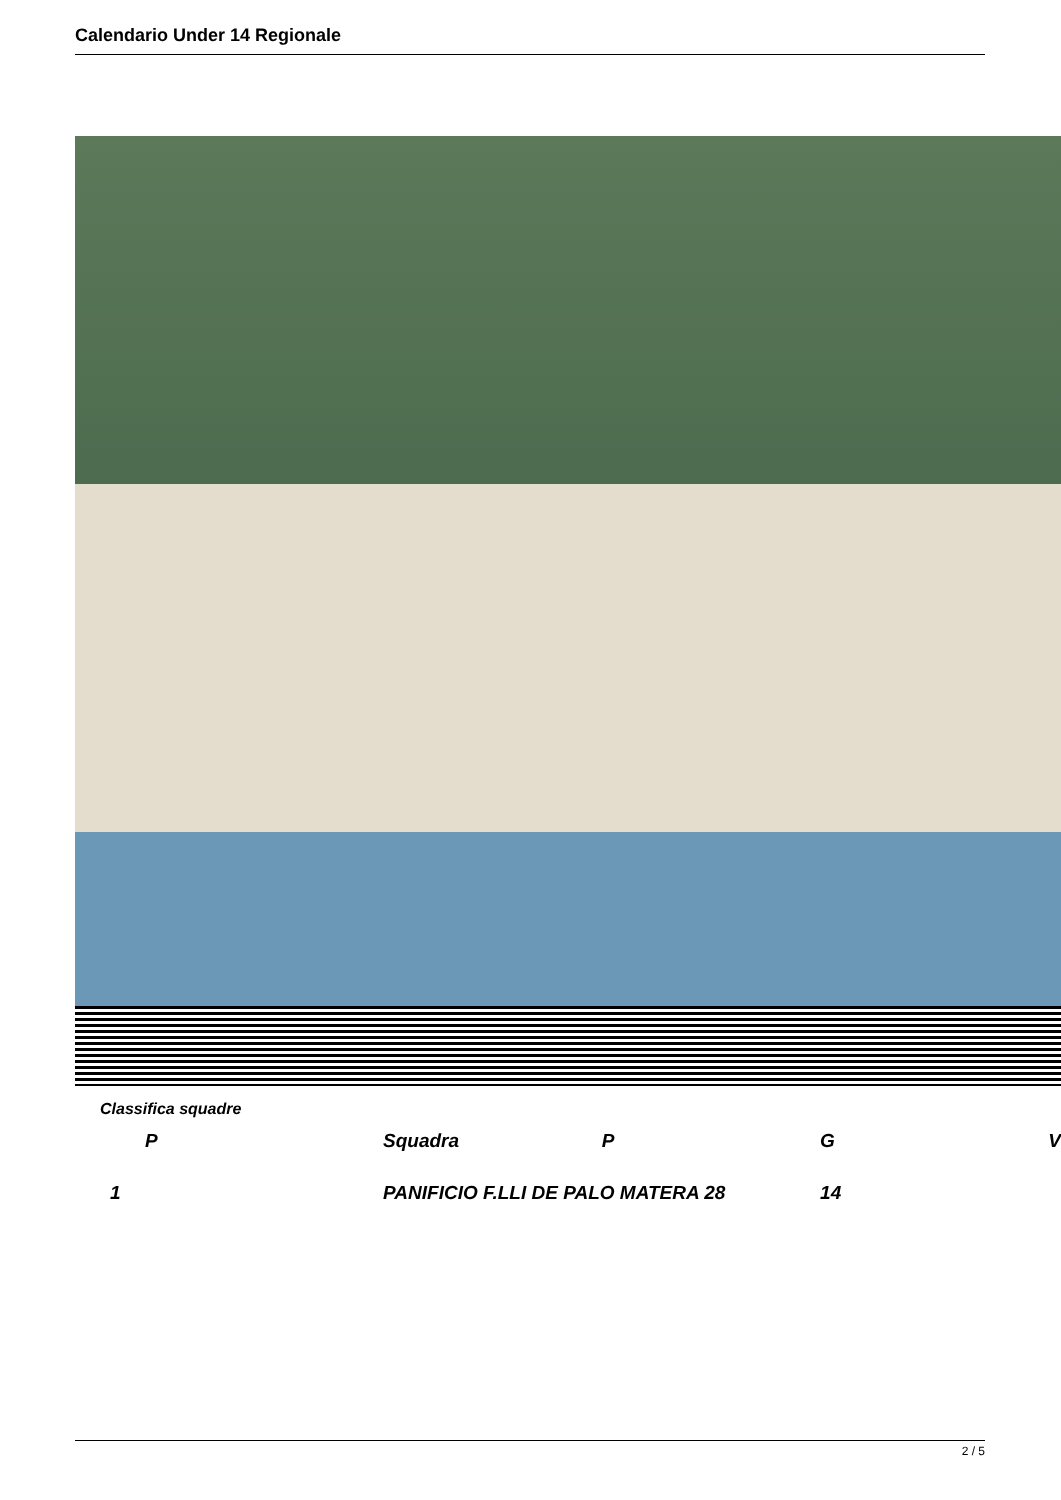Calendario Under 14 Regionale
Classifica squadre
| P | Squadra | P | G | V |
| --- | --- | --- | --- | --- |
| 1 | PANIFICIO F.LLI DE PALO MATERA 28 | | 14 | |
2 / 5